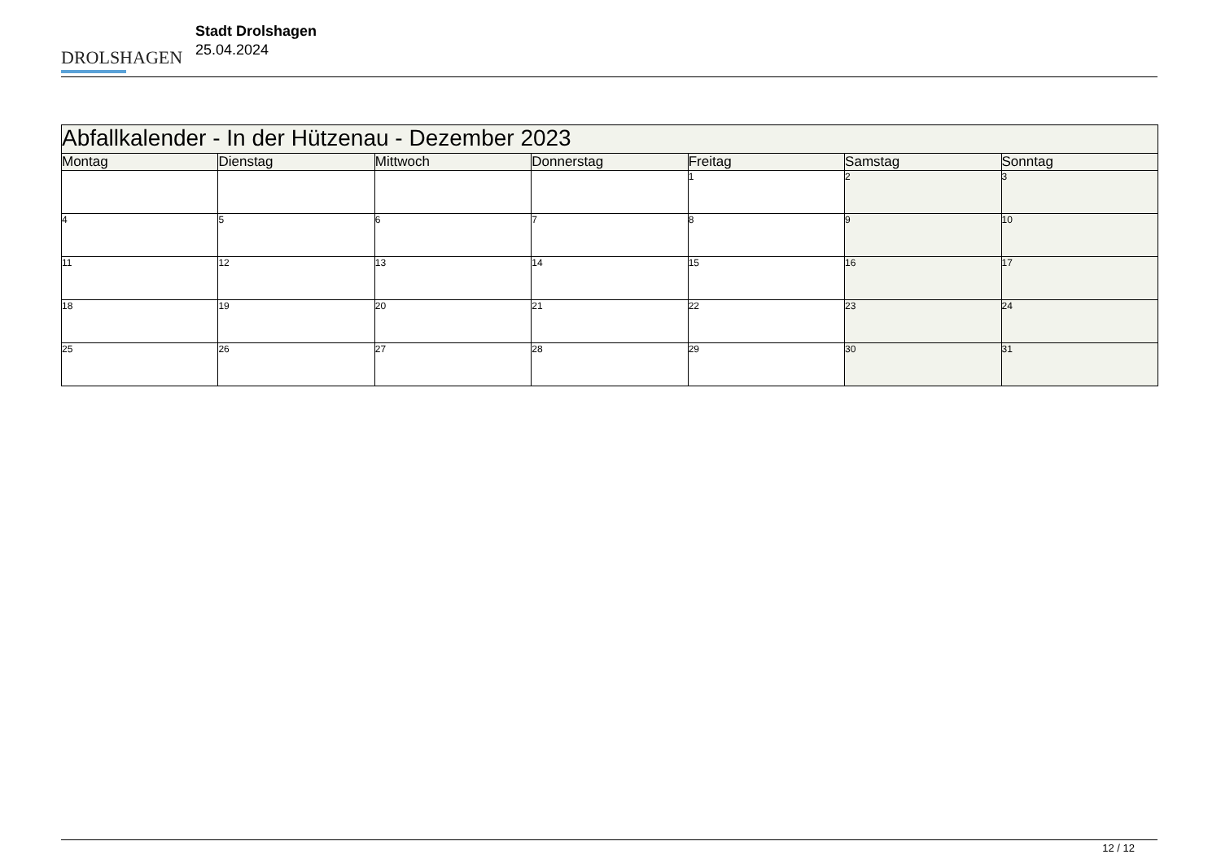DROLSHAGEN
Stadt Drolshagen
25.04.2024
| Abfallkalender - In der Hützenau - Dezember 2023 | | | | | | |
| --- | --- | --- | --- | --- | --- | --- |
| Montag | Dienstag | Mittwoch | Donnerstag | Freitag | Samstag | Sonntag |
| | | | | 1 | 2 | 3 |
| 4 | 5 | 6 | 7 | 8 | 9 | 10 |
| 11 | 12 | 13 | 14 | 15 | 16 | 17 |
| 18 | 19 | 20 | 21 | 22 | 23 | 24 |
| 25 | 26 | 27 | 28 | 29 | 30 | 31 |
12 / 12